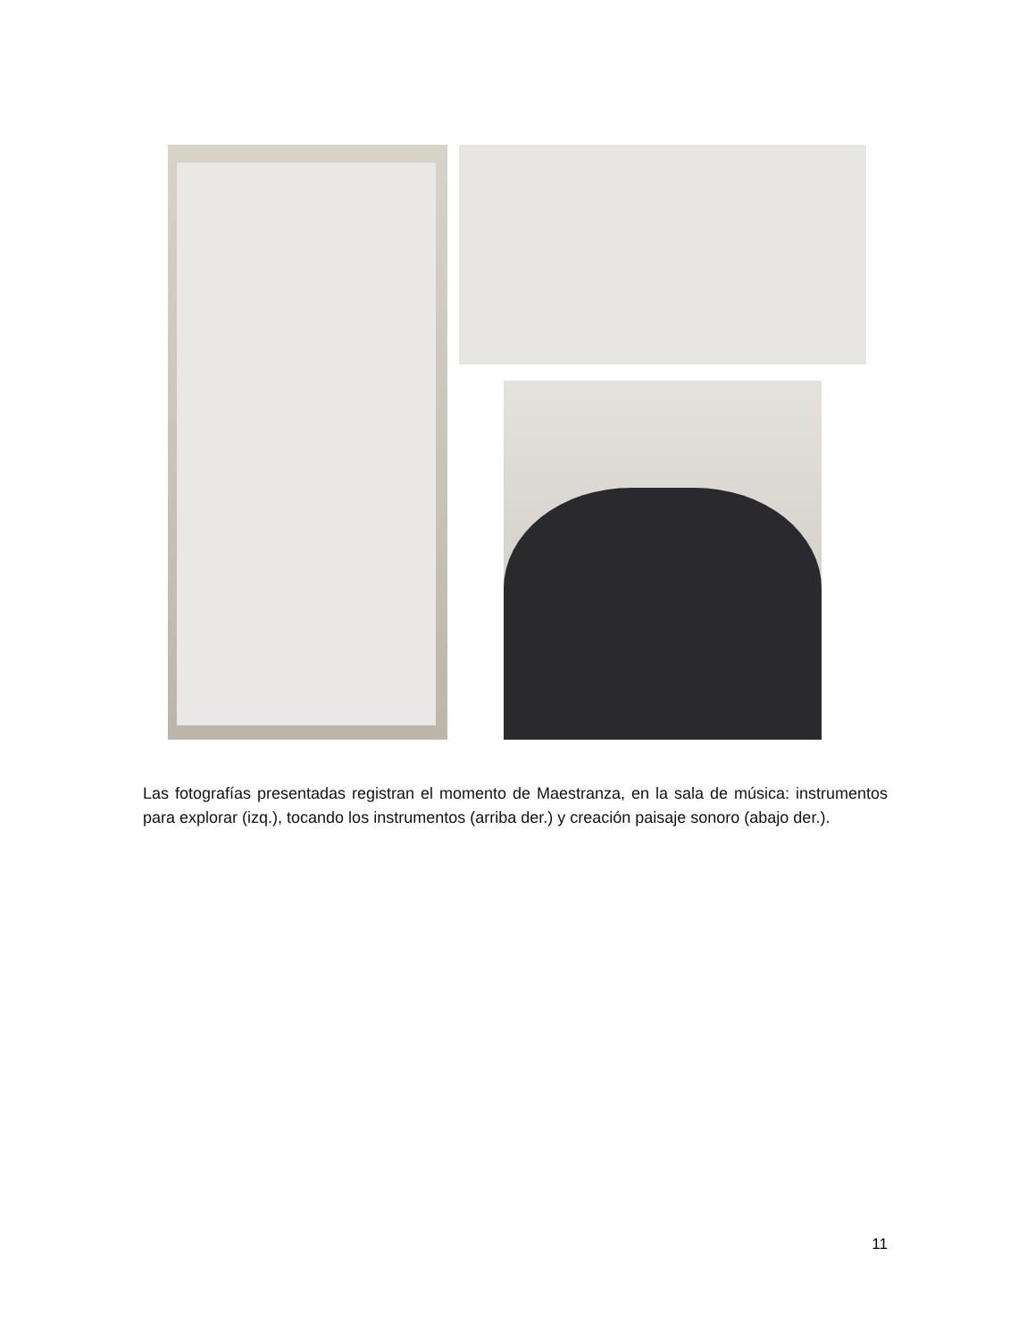Las fotografías presentadas registran el momento de Maestranza, en la sala de música: instrumentos para explorar (izq.), tocando los instrumentos (arriba der.) y creación paisaje sonoro (abajo der.).
11